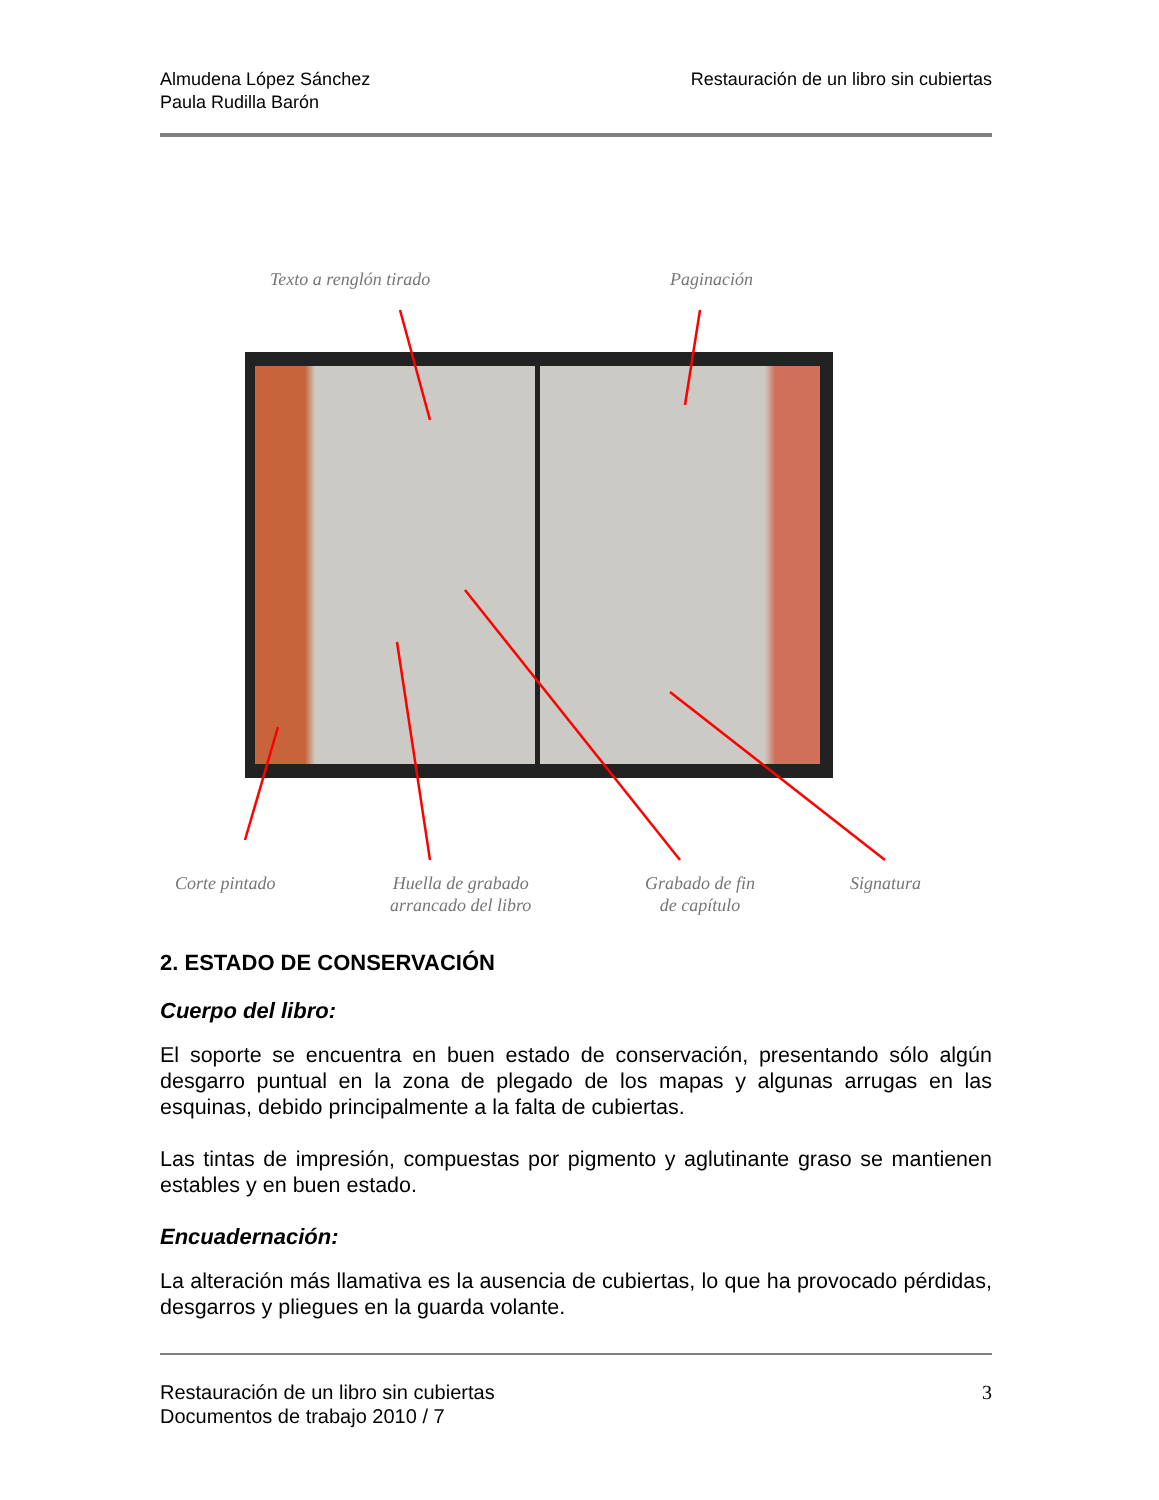Almudena López Sánchez
Paula Rudilla Barón
Restauración de un libro sin cubiertas
Texto a renglón tirado Paginación
Corte pintado
Huella de grabado
arrancado del libro
Grabado de fin
de capítulo
Signatura
2. ESTADO DE CONSERVACIÓN
Cuerpo del libro:
El soporte se encuentra en buen estado de conservación, presentando sólo algún desgarro puntual en la zona de plegado de los mapas y algunas arrugas en las esquinas, debido principalmente a la falta de cubiertas.
Las tintas de impresión, compuestas por pigmento y aglutinante graso se mantienen estables y en buen estado.
Encuadernación:
La alteración más llamativa es la ausencia de cubiertas, lo que ha provocado pérdidas, desgarros y pliegues en la guarda volante.
Restauración de un libro sin cubiertas
Documentos de trabajo 2010 / 7
3